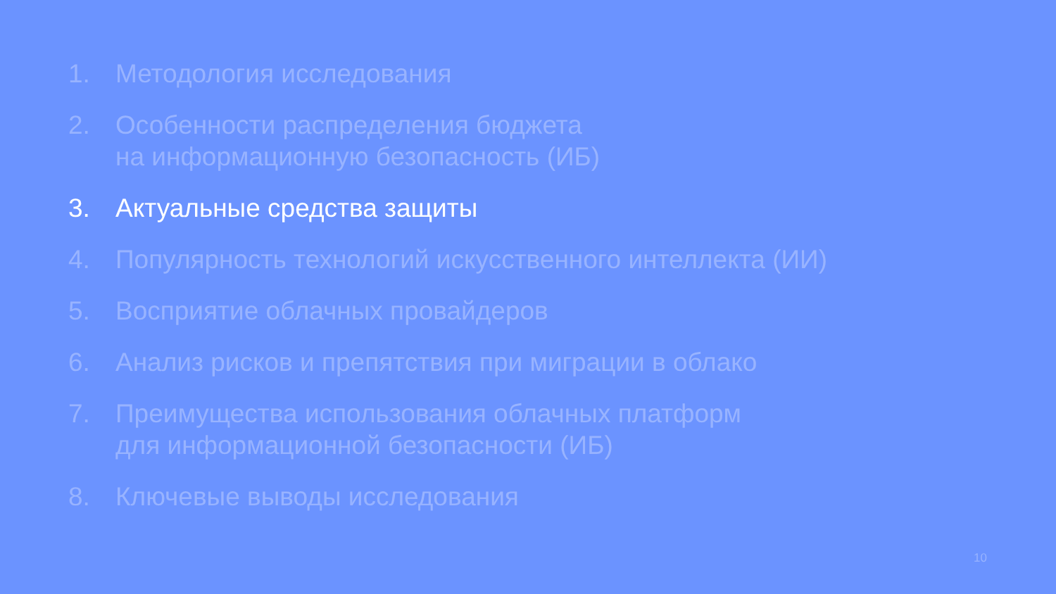1. Методология исследования
2. Особенности распределения бюджета
на информационную безопасность (ИБ)
3. Актуальные средства защиты
4. Популярность технологий искусственного интеллекта (ИИ)
5. Восприятие облачных провайдеров
6. Анализ рисков и препятствия при миграции в облако
7. Преимущества использования облачных платформ
для информационной безопасности (ИБ)
8. Ключевые выводы исследования
10